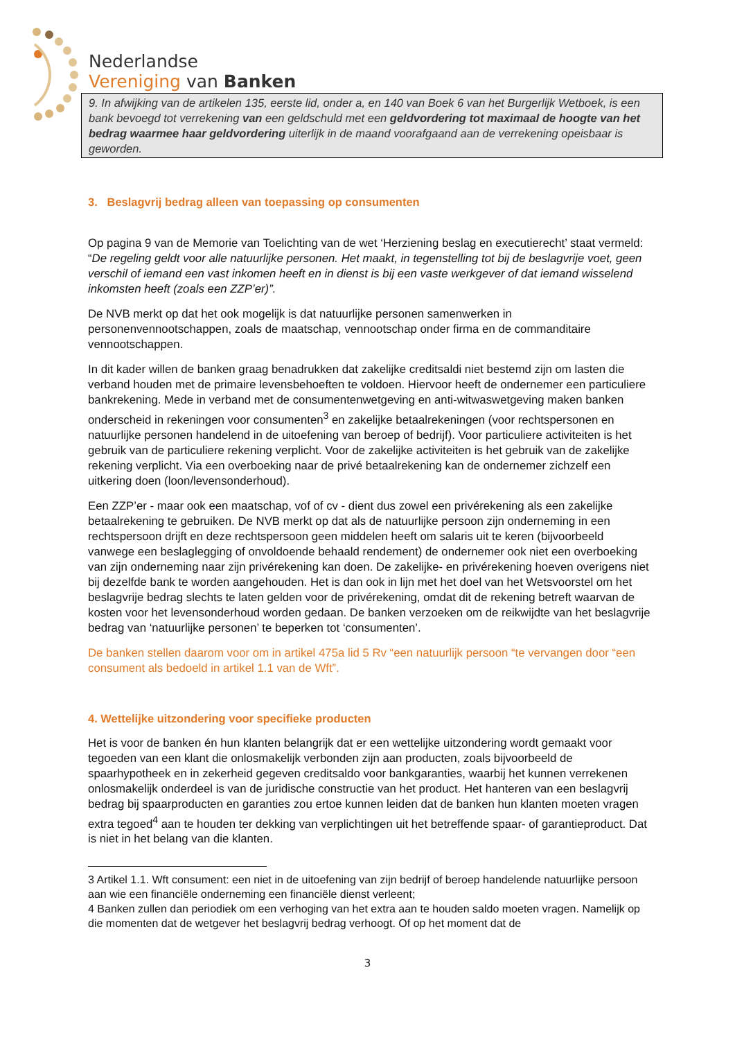Nederlandse
Vereniging van Banken
9. In afwijking van de artikelen 135, eerste lid, onder a, en 140 van Boek 6 van het Burgerlijk Wetboek, is een bank bevoegd tot verrekening van een geldschuld met een geldvordering tot maximaal de hoogte van het bedrag waarmee haar geldvordering uiterlijk in de maand voorafgaand aan de verrekening opeisbaar is geworden.
3. Beslagvrij bedrag alleen van toepassing op consumenten
Op pagina 9 van de Memorie van Toelichting van de wet ‘Herziening beslag en executierecht’ staat vermeld: “De regeling geldt voor alle natuurlijke personen. Het maakt, in tegenstelling tot bij de beslagvrije voet, geen verschil of iemand een vast inkomen heeft en in dienst is bij een vaste werkgever of dat iemand wisselend inkomsten heeft (zoals een ZZP’er)”.
De NVB merkt op dat het ook mogelijk is dat natuurlijke personen samenwerken in personenvennootschappen, zoals de maatschap, vennootschap onder firma en de commanditaire vennootschappen.
In dit kader willen de banken graag benadrukken dat zakelijke creditsaldi niet bestemd zijn om lasten die verband houden met de primaire levensbehoeften te voldoen. Hiervoor heeft de ondernemer een particuliere bankrekening. Mede in verband met de consumentenwetgeving en anti-witwaswetgeving maken banken onderscheid in rekeningen voor consumenten<sup>3</sup> en zakelijke betaalrekeningen (voor rechtspersonen en natuurlijke personen handelend in de uitoefening van beroep of bedrijf). Voor particuliere activiteiten is het gebruik van de particuliere rekening verplicht. Voor de zakelijke activiteiten is het gebruik van de zakelijke rekening verplicht. Via een overboeking naar de privé betaalrekening kan de ondernemer zichzelf een uitkering doen (loon/levensonderhoud).
Een ZZP’er - maar ook een maatschap, vof of cv - dient dus zowel een privérekening als een zakelijke betaalrekening te gebruiken. De NVB merkt op dat als de natuurlijke persoon zijn onderneming in een rechtspersoon drijft en deze rechtspersoon geen middelen heeft om salaris uit te keren (bijvoorbeeld vanwege een beslaglegging of onvoldoende behaald rendement) de ondernemer ook niet een overboeking van zijn onderneming naar zijn privérekening kan doen. De zakelijke- en privérekening hoeven overigens niet bij dezelfde bank te worden aangehouden. Het is dan ook in lijn met het doel van het Wetsvoorstel om het beslagvrije bedrag slechts te laten gelden voor de privérekening, omdat dit de rekening betreft waarvan de kosten voor het levensonderhoud worden gedaan. De banken verzoeken om de reikwijdte van het beslagvrije bedrag van ‘natuurlijke personen’ te beperken tot ‘consumenten’.
De banken stellen daarom voor om in artikel 475a lid 5 Rv “een natuurlijk persoon “te vervangen door “een consument als bedoeld in artikel 1.1 van de Wft”.
4. Wettelijke uitzondering voor specifieke producten
Het is voor de banken én hun klanten belangrijk dat er een wettelijke uitzondering wordt gemaakt voor tegoeden van een klant die onlosmakelijk verbonden zijn aan producten, zoals bijvoorbeeld de spaarhypotheek en in zekerheid gegeven creditsaldo voor bankgaranties, waarbij het kunnen verrekenen onlosmakelijk onderdeel is van de juridische constructie van het product. Het hanteren van een beslagvrij bedrag bij spaarproducten en garanties zou ertoe kunnen leiden dat de banken hun klanten moeten vragen extra tegoed<sup>4</sup> aan te houden ter dekking van verplichtingen uit het betreffende spaar- of garantieproduct. Dat is niet in het belang van die klanten.
3 Artikel 1.1. Wft consument: een niet in de uitoefening van zijn bedrijf of beroep handelende natuurlijke persoon aan wie een financiële onderneming een financiële dienst verleent;
4 Banken zullen dan periodiek om een verhoging van het extra aan te houden saldo moeten vragen. Namelijk op die momenten dat de wetgever het beslagvrij bedrag verhoogt. Of op het moment dat de
3